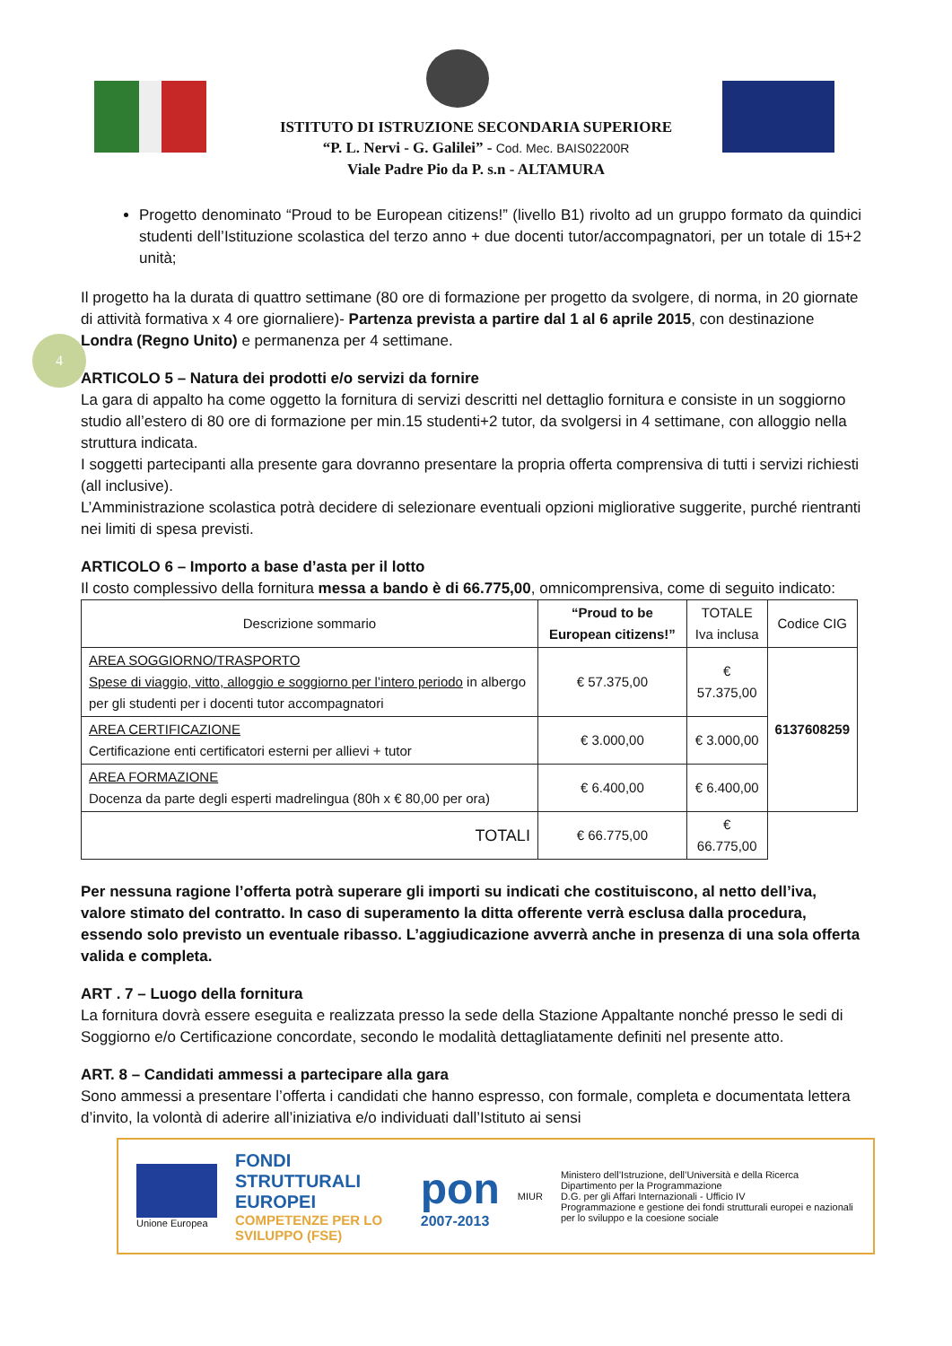4
ISTITUTO DI ISTRUZIONE SECONDARIA SUPERIORE
“P. L. Nervi - G. Galilei” - Cod. Mec. BAIS02200R
Viale Padre Pio da P. s.n - ALTAMURA
Progetto denominato “Proud to be European citizens!” (livello B1) rivolto ad un gruppo formato da quindici studenti dell’Istituzione scolastica del terzo anno + due docenti tutor/accompagnatori, per un totale di 15+2 unità;
Il progetto ha la durata di quattro settimane (80 ore di formazione per progetto da svolgere, di norma, in 20 giornate di attività formativa x 4 ore giornaliere)- Partenza prevista a partire dal 1 al 6 aprile 2015, con destinazione Londra (Regno Unito) e permanenza per 4 settimane.
ARTICOLO 5 – Natura dei prodotti e/o servizi da fornire
La gara di appalto ha come oggetto la fornitura di servizi descritti nel dettaglio fornitura e consiste in un soggiorno studio all’estero di 80 ore di formazione per min.15 studenti+2 tutor, da svolgersi in 4 settimane, con alloggio nella struttura indicata.
I soggetti partecipanti alla presente gara dovranno presentare la propria offerta comprensiva di tutti i servizi richiesti (all inclusive).
L’Amministrazione scolastica potrà decidere di selezionare eventuali opzioni migliorative suggerite, purché rientranti nei limiti di spesa previsti.
ARTICOLO 6 – Importo a base d’asta per il lotto
Il costo complessivo della fornitura messa a bando è di 66.775,00, omnicomprensiva, come di seguito indicato:
| Descrizione sommario | “Proud to be European citizens!” | TOTALE Iva inclusa | Codice CIG |
| --- | --- | --- | --- |
| AREA SOGGIORNO/TRASPORTO Spese di viaggio, vitto, alloggio e soggiorno per l’intero periodo in albergo per gli studenti per i docenti tutor accompagnatori | € 57.375,00 | € 57.375,00 | 6137608259 |
| AREA CERTIFICAZIONE Certificazione enti certificatori esterni per allievi + tutor | € 3.000,00 | € 3.000,00 | |
| AREA FORMAZIONE Docenza da parte degli esperti madrelingua (80h x € 80,00 per ora) | € 6.400,00 | € 6.400,00 | |
| TOTALI | € 66.775,00 | € 66.775,00 | |
Per nessuna ragione l’offerta potrà superare gli importi su indicati che costituiscono, al netto dell’iva, valore stimato del contratto. In caso di superamento la ditta offerente verrà esclusa dalla procedura, essendo solo previsto un eventuale ribasso. L’aggiudicazione avverrà anche in presenza di una sola offerta valida e completa.
ART . 7 – Luogo della fornitura
La fornitura dovrà essere eseguita e realizzata presso la sede della Stazione Appaltante nonché presso le sedi di Soggiorno e/o Certificazione concordate, secondo le modalità dettagliatamente definiti nel presente atto.
ART. 8 – Candidati ammessi a partecipare alla gara
Sono ammessi a presentare l’offerta i candidati che hanno espresso, con formale, completa e documentata lettera d’invito, la volontà di aderire all’iniziativa e/o individuati dall’Istituto ai sensi
Unione Europea
FONDI
STRUTTURALI
EUROPEI
COMPETENZE PER LO SVILUPPO (FSE)
pon
2007-2013
MIUR
Ministero dell’Istruzione, dell’Università e della Ricerca
Dipartimento per la Programmazione
D.G. per gli Affari Internazionali - Ufficio IV
Programmazione e gestione dei fondi strutturali europei e nazionali per lo sviluppo e la coesione sociale